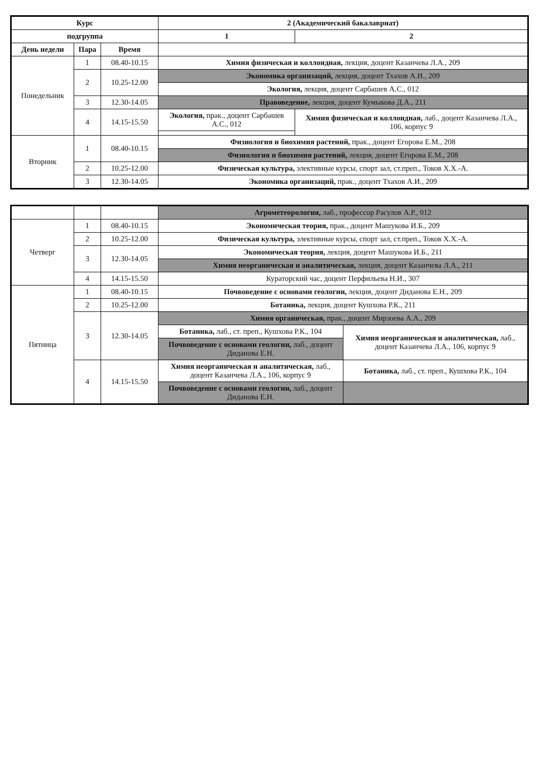| Курс | | | 2 (Академический бакалавриат) | |
| --- | --- | --- | --- | --- |
| подгруппа | | | 1 | 2 |
| День недели | Пара | Время | | |
| Понедельник | 1 | 08.40-10.15 | Химия физическая и коллоидная, лекция, доцент Казанчева Л.А., 209 | |
| | 2 | 10.25-12.00 | Экономика организаций, лекция, доцент Тхахов А.И., 209 | |
| | | | Экология, лекция, доцент Сарбашев А.С., 012 | |
| | 3 | 12.30-14.05 | Правоведение, лекция, доцент Кумыкова Д.А., 211 | |
| | 4 | 14.15-15.50 | Экология, прак., доцент Сарбашев А.С., 012 | Химия физическая и коллоидная, лаб., доцент Казанчева Л.А., 106, корпус 9 |
| Вторник | 1 | 08.40-10.15 | Физиология и биохимия растений, прак., доцент Егорова Е.М., 208 | |
| | | | Физиология и биохимия растений, лекция, доцент Егорова Е.М., 208 | |
| | 2 | 10.25-12.00 | Физическая культура, элективные курсы, спорт зал, ст.преп., Токов Х.Х.-А. | |
| | 3 | 12.30-14.05 | Экономика организаций, прак., доцент Тхахов А.И., 209 | |
| | | | Агрометеорология, лаб., профессор Расулов А.Р., 012 | |
| Четверг | 1 | 08.40-10.15 | Экономическая теория, прак., доцент Машукова И.Б., 209 | |
| | 2 | 10.25-12.00 | Физическая культура, элективные курсы, спорт зал, ст.преп., Токов Х.Х.-А. | |
| | 3 | 12.30-14.05 | Экономическая теория, лекция, доцент Машукова И.Б., 211 | |
| | | | Химия неорганическая и аналитическая, лекция, доцент Казанчева Л.А., 211 | |
| | 4 | 14.15-15.50 | Кураторский час, доцент Перфильева Н.И., 307 | |
| Пятница | 1 | 08.40-10.15 | Почвоведение с основами геологии, лекция, доцент Диданова Е.Н., 209 | |
| | 2 | 10.25-12.00 | Ботаника, лекция, доцент Кушхова Р.К., 211 | |
| | 3 | 12.30-14.05 | Химия органическая, прак., доцент Мирзоева А.А., 209 | |
| | | | Ботаника, лаб., ст. преп., Кушхова Р.К., 104 | Химия неорганическая и аналитическая, лаб., доцент Казанчева Л.А., 106, корпус 9 |
| | | | Почвоведение с основами геологии, лаб., доцент Диданова Е.Н. | |
| | 4 | 14.15-15.50 | Химия неорганическая и аналитическая, лаб., доцент Казанчева Л.А., 106, корпус 9 | Ботаника, лаб., ст. преп., Кушхова Р.К., 104 |
| | | | Почвоведение с основами геологии, лаб., доцент Диданова Е.Н. | |